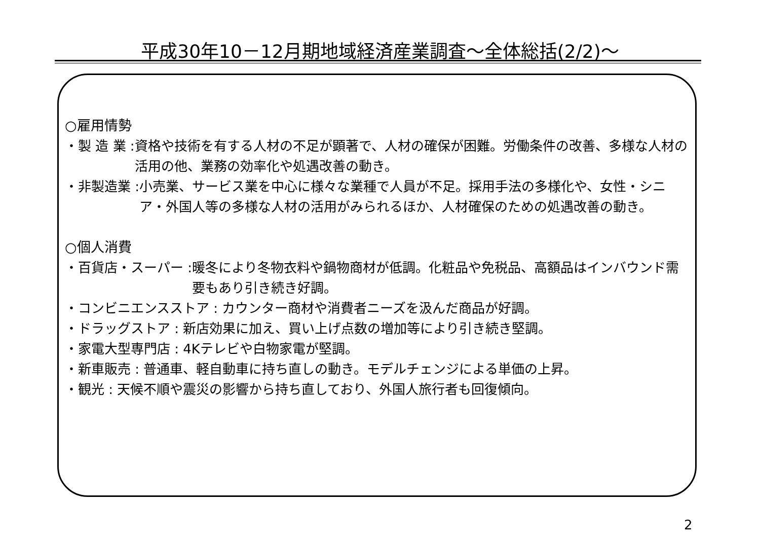平成30年10－12月期地域経済産業調査～全体総括(2/2)～
○雇用情勢
・製 造 業 : 資格や技術を有する人材の不足が顕著で、人材の確保が困難。労働条件の改善、多様な人材の活用の他、業務の効率化や処遇改善の動き。
・非製造業 : 小売業、サービス業を中心に様々な業種で人員が不足。採用手法の多様化や、女性・シニア・外国人等の多様な人材の活用がみられるほか、人材確保のための処遇改善の動き。
○個人消費
・百貨店・スーパー : 暖冬により冬物衣料や鍋物商材が低調。化粧品や免税品、高額品はインバウンド需要もあり引き続き好調。
・コンビニエンスストア : カウンター商材や消費者ニーズを汲んだ商品が好調。
・ドラッグストア : 新店効果に加え、買い上げ点数の増加等により引き続き堅調。
・家電大型専門店 : 4Kテレビや白物家電が堅調。
・新車販売 : 普通車、軽自動車に持ち直しの動き。モデルチェンジによる単価の上昇。
・観光 : 天候不順や震災の影響から持ち直しており、外国人旅行者も回復傾向。
2